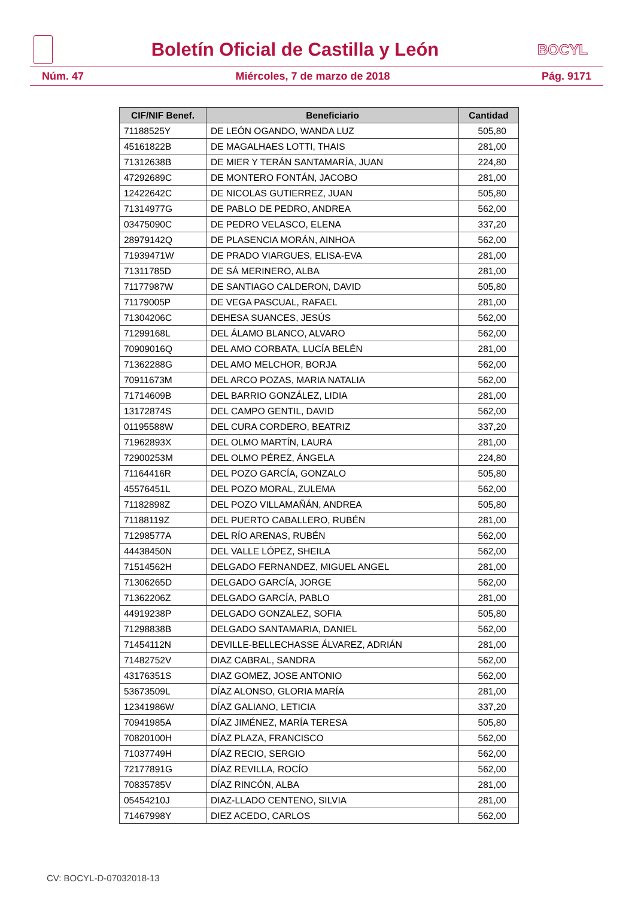Boletín Oficial de Castilla y León
BOCYL
Núm. 47 Miércoles, 7 de marzo de 2018 Pág. 9171
| CIF/NIF Benef. | Beneficiario | Cantidad |
| --- | --- | --- |
| 71188525Y | DE LEÓN OGANDO, WANDA LUZ | 505,80 |
| 45161822B | DE MAGALHAES LOTTI, THAIS | 281,00 |
| 71312638B | DE MIER Y TERÁN SANTAMARÍA, JUAN | 224,80 |
| 47292689C | DE MONTERO FONTÁN, JACOBO | 281,00 |
| 12422642C | DE NICOLAS GUTIERREZ, JUAN | 505,80 |
| 71314977G | DE PABLO DE PEDRO, ANDREA | 562,00 |
| 03475090C | DE PEDRO VELASCO, ELENA | 337,20 |
| 28979142Q | DE PLASENCIA MORÁN, AINHOA | 562,00 |
| 71939471W | DE PRADO VIARGUES, ELISA-EVA | 281,00 |
| 71311785D | DE SÁ MERINERO, ALBA | 281,00 |
| 71177987W | DE SANTIAGO CALDERON, DAVID | 505,80 |
| 71179005P | DE VEGA PASCUAL, RAFAEL | 281,00 |
| 71304206C | DEHESA SUANCES, JESÚS | 562,00 |
| 71299168L | DEL ÁLAMO BLANCO, ALVARO | 562,00 |
| 70909016Q | DEL AMO CORBATA, LUCÍA BELÉN | 281,00 |
| 71362288G | DEL AMO MELCHOR, BORJA | 562,00 |
| 70911673M | DEL ARCO POZAS, MARIA NATALIA | 562,00 |
| 71714609B | DEL BARRIO GONZÁLEZ, LIDIA | 281,00 |
| 13172874S | DEL CAMPO GENTIL, DAVID | 562,00 |
| 01195588W | DEL CURA CORDERO, BEATRIZ | 337,20 |
| 71962893X | DEL OLMO MARTÍN, LAURA | 281,00 |
| 72900253M | DEL OLMO PÉREZ, ÁNGELA | 224,80 |
| 71164416R | DEL POZO GARCÍA, GONZALO | 505,80 |
| 45576451L | DEL POZO MORAL, ZULEMA | 562,00 |
| 71182898Z | DEL POZO VILLAMAÑÁN, ANDREA | 505,80 |
| 71188119Z | DEL PUERTO CABALLERO, RUBÉN | 281,00 |
| 71298577A | DEL RÍO ARENAS, RUBÉN | 562,00 |
| 44438450N | DEL VALLE LÓPEZ, SHEILA | 562,00 |
| 71514562H | DELGADO FERNANDEZ, MIGUEL ANGEL | 281,00 |
| 71306265D | DELGADO GARCÍA, JORGE | 562,00 |
| 71362206Z | DELGADO GARCÍA, PABLO | 281,00 |
| 44919238P | DELGADO GONZALEZ, SOFIA | 505,80 |
| 71298838B | DELGADO SANTAMARIA, DANIEL | 562,00 |
| 71454112N | DEVILLE-BELLECHASSE ÁLVAREZ, ADRIÁN | 281,00 |
| 71482752V | DIAZ CABRAL, SANDRA | 562,00 |
| 43176351S | DIAZ GOMEZ, JOSE ANTONIO | 562,00 |
| 53673509L | DÍAZ ALONSO, GLORIA MARÍA | 281,00 |
| 12341986W | DÍAZ GALIANO, LETICIA | 337,20 |
| 70941985A | DÍAZ JIMÉNEZ, MARÍA TERESA | 505,80 |
| 70820100H | DÍAZ PLAZA, FRANCISCO | 562,00 |
| 71037749H | DÍAZ RECIO, SERGIO | 562,00 |
| 72177891G | DÍAZ REVILLA, ROCÍO | 562,00 |
| 70835785V | DÍAZ RINCÓN, ALBA | 281,00 |
| 05454210J | DIAZ-LLADO CENTENO, SILVIA | 281,00 |
| 71467998Y | DIEZ ACEDO, CARLOS | 562,00 |
CV: BOCYL-D-07032018-13